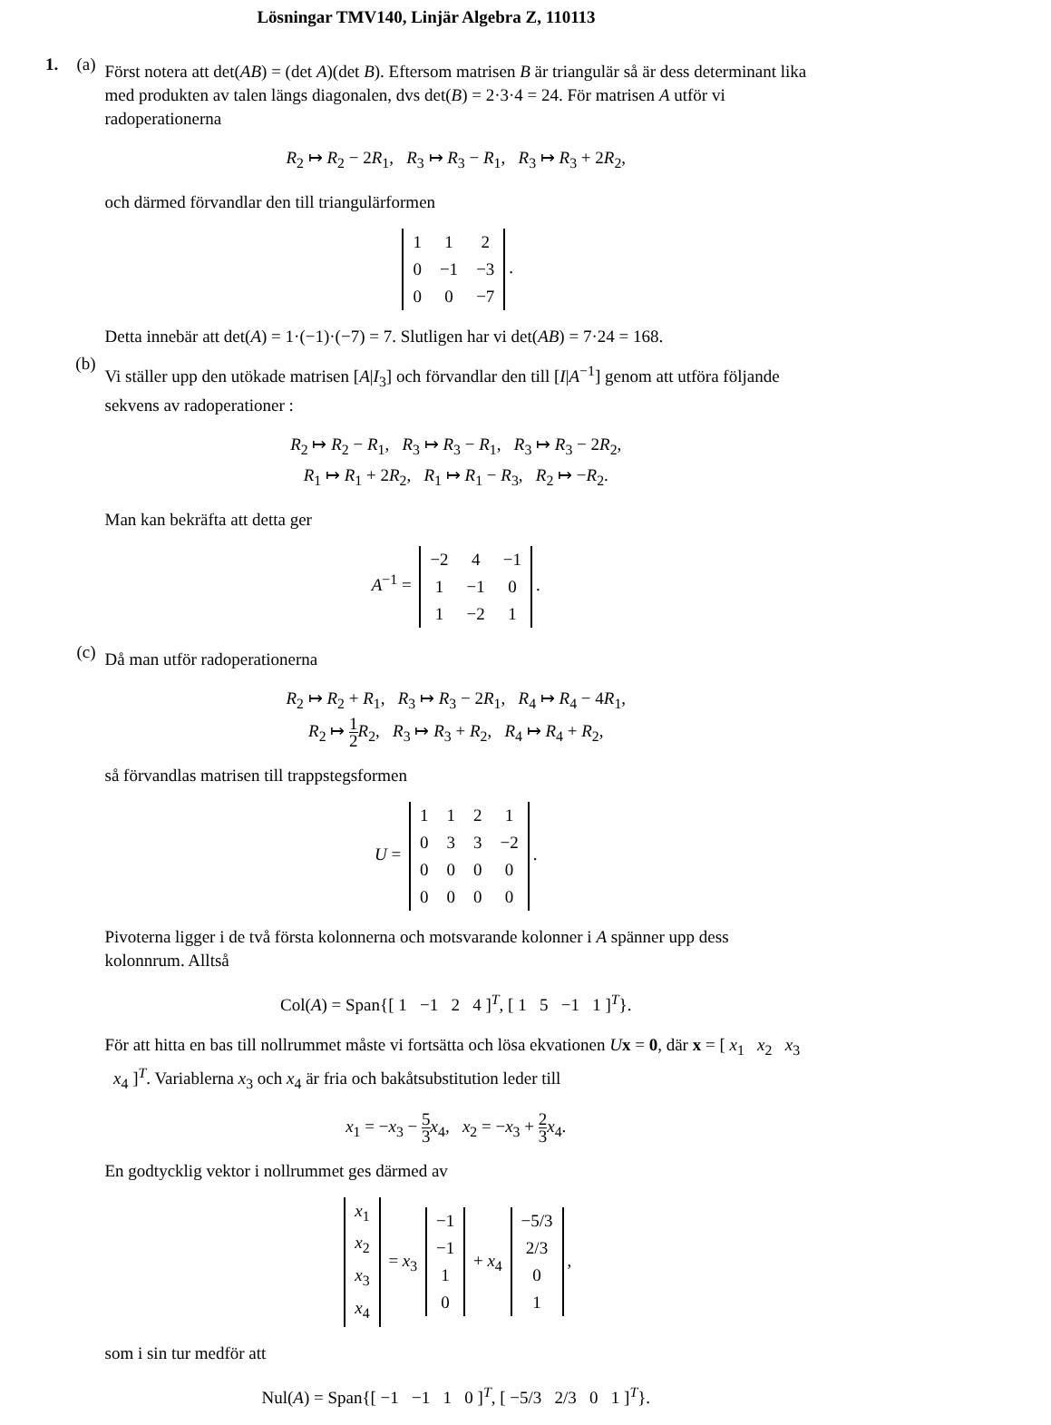Lösningar TMV140, Linjär Algebra Z, 110113
1. (a)
Först notera att det(AB) = (det A)(det B). Eftersom matrisen B är triangulär så är dess determinant lika med produkten av talen längs diagonalen, dvs det(B) = 2·3·4 = 24. För matrisen A utför vi radoperationerna
R<sub>2</sub> ↦ R<sub>2</sub> − 2R<sub>1</sub>, R<sub>3</sub> ↦ R<sub>3</sub> − R<sub>1</sub>, R<sub>3</sub> ↦ R<sub>3</sub> + 2R<sub>2</sub>,
och därmed förvandlar den till triangulärformen
| 1 | 1 | 2 |
| 0 | −1 | −3 |
| 0 | 0 | −7 |
.
Detta innebär att det(A) = 1·(−1)·(−7) = 7. Slutligen har vi det(AB) = 7·24 = 168.
(b)
Vi ställer upp den utökade matrisen [A|I<sub>3</sub>] och förvandlar den till [I|A<sup>−1</sup>] genom att utföra följande sekvens av radoperationer :
R<sub>2</sub> ↦ R<sub>2</sub> − R<sub>1</sub>, R<sub>3</sub> ↦ R<sub>3</sub> − R<sub>1</sub>, R<sub>3</sub> ↦ R<sub>3</sub> − 2R<sub>2</sub>,
R<sub>1</sub> ↦ R<sub>1</sub> + 2R<sub>2</sub>, R<sub>1</sub> ↦ R<sub>1</sub> − R<sub>3</sub>, R<sub>2</sub> ↦ −R<sub>2</sub>.
Man kan bekräfta att detta ger
A<sup>−1</sup> =
| −2 | 4 | −1 |
| 1 | −1 | 0 |
| 1 | −2 | 1 |
.
(c)
Då man utför radoperationerna
R<sub>2</sub> ↦ R<sub>2</sub> + R<sub>1</sub>, R<sub>3</sub> ↦ R<sub>3</sub> − 2R<sub>1</sub>, R<sub>4</sub> ↦ R<sub>4</sub> − 4R<sub>1</sub>,
R<sub>2</sub> ↦ 1 2 R<sub>2</sub>, R<sub>3</sub> ↦ R<sub>3</sub> + R<sub>2</sub>, R<sub>4</sub> ↦ R<sub>4</sub> + R<sub>2</sub>,
så förvandlas matrisen till trappstegsformen
U =
| 1 | 1 | 2 | 1 |
| 0 | 3 | 3 | −2 |
| 0 | 0 | 0 | 0 |
| 0 | 0 | 0 | 0 |
.
Pivoterna ligger i de två första kolonnerna och motsvarande kolonner i A spänner upp dess kolonnrum. Alltså
Col(A) = Span{[ 1 −1 2 4 ]<sup>T</sup>, [ 1 5 −1 1 ]<sup>T</sup>}.
För att hitta en bas till nollrummet måste vi fortsätta och lösa ekvationen Ux = 0, där x = [ x<sub>1</sub> x<sub>2</sub> x<sub>3</sub> x<sub>4</sub> ]<sup>T</sup>. Variablerna x<sub>3</sub> och x<sub>4</sub> är fria och bakåtsubstitution leder till
x<sub>1</sub> = −x<sub>3</sub> − 5 3 x<sub>4</sub>, x<sub>2</sub> = −x<sub>3</sub> + 2 3 x<sub>4</sub>.
En godtycklig vektor i nollrummet ges därmed av
| x<sub>1</sub> |
| x<sub>2</sub> |
| x<sub>3</sub> |
| x<sub>4</sub> |
= x<sub>3</sub>
| −1 |
| −1 |
| 1 |
| 0 |
+ x<sub>4</sub>
| −5/3 |
| 2/3 |
| 0 |
| 1 |
,
som i sin tur medför att
Nul(A) = Span{[ −1 −1 1 0 ]<sup>T</sup>, [ −5/3 2/3 0 1 ]<sup>T</sup>}.